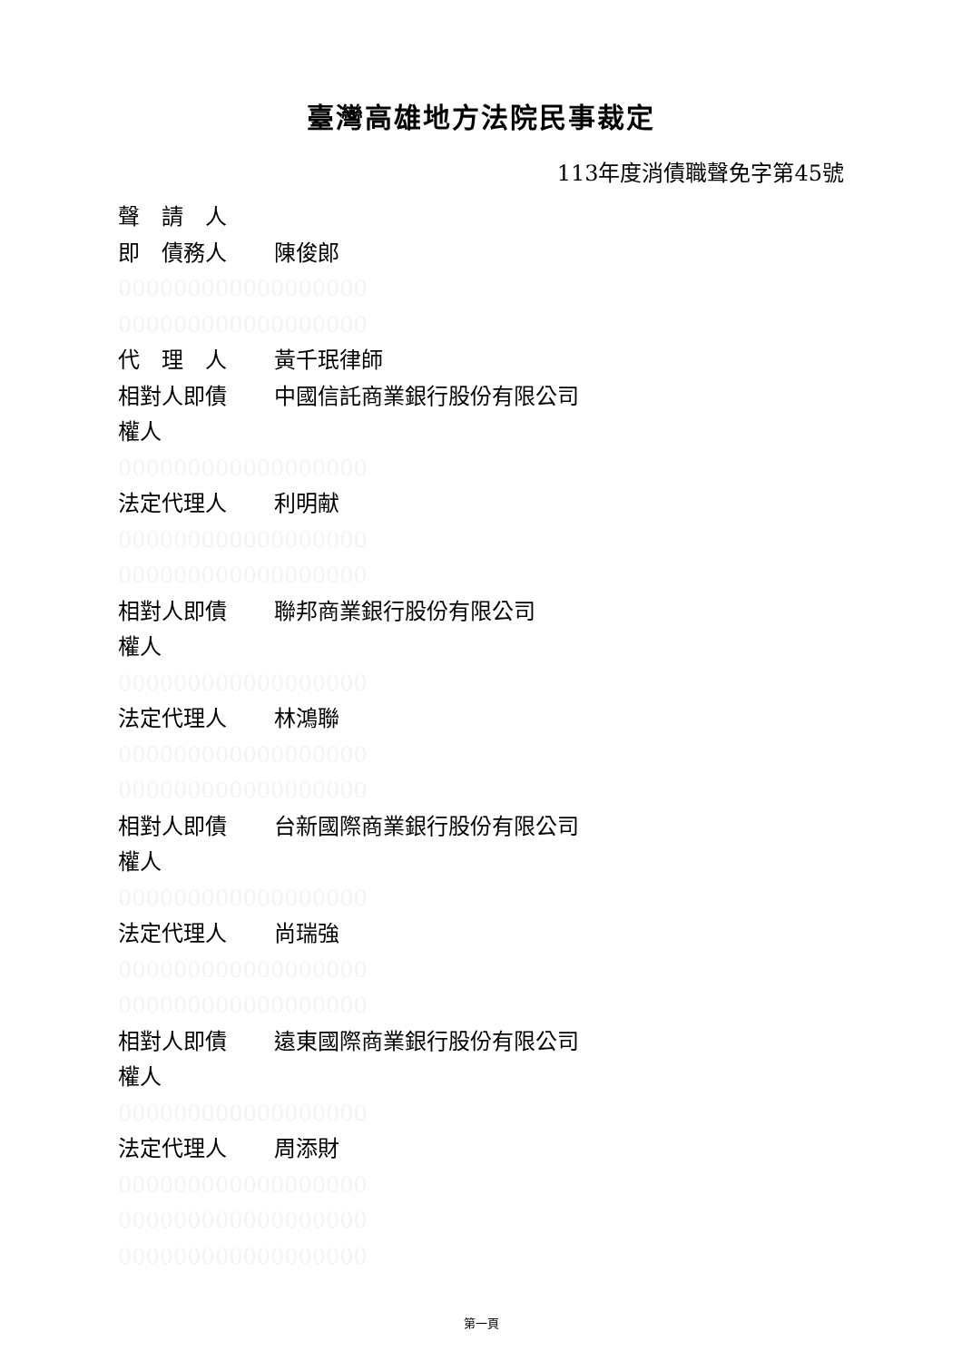臺灣高雄地方法院民事裁定
113年度消債職聲免字第45號
聲　請　人
即　債務人 陳俊郎
000000000000000000
000000000000000000
代　理　人 黃千珉律師
相對人即債 中國信託商業銀行股份有限公司
權人
000000000000000000
法定代理人 利明献
000000000000000000
000000000000000000
相對人即債 聯邦商業銀行股份有限公司
權人
000000000000000000
法定代理人 林鴻聯
000000000000000000
000000000000000000
相對人即債 台新國際商業銀行股份有限公司
權人
000000000000000000
法定代理人 尚瑞強
000000000000000000
000000000000000000
相對人即債 遠東國際商業銀行股份有限公司
權人
000000000000000000
法定代理人 周添財
000000000000000000
000000000000000000
000000000000000000
第一頁